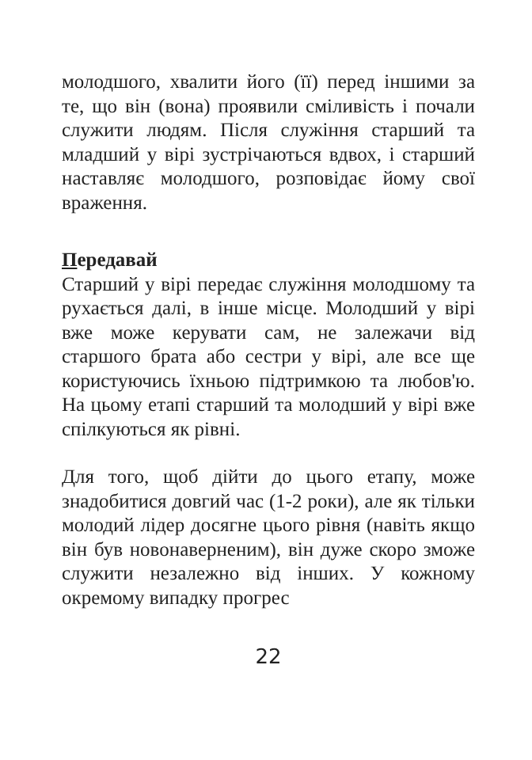молодшого, хвалити його (її) перед іншими за те, що він (вона) проявили сміливість і почали служити людям. Після служіння старший та младший у вірі зустрічаються вдвох, і старший наставляє молодшого, розповідає йому свої враження.
Передавай
Старший у вірі передає служіння молодшому та рухається далі, в інше місце. Молодший у вірі вже може керувати сам, не залежачи від старшого брата або сестри у вірі, але все ще користуючись їхньою підтримкою та любов'ю. На цьому етапі старший та молодший у вірі вже спілкуються як рівні.
Для того, щоб дійти до цього етапу, може знадобитися довгий час (1-2 роки), але як тільки молодий лідер досягне цього рівня (навіть якщо він був новонаверненим), він дуже скоро зможе служити незалежно від інших. У кожному окремому випадку прогрес
22